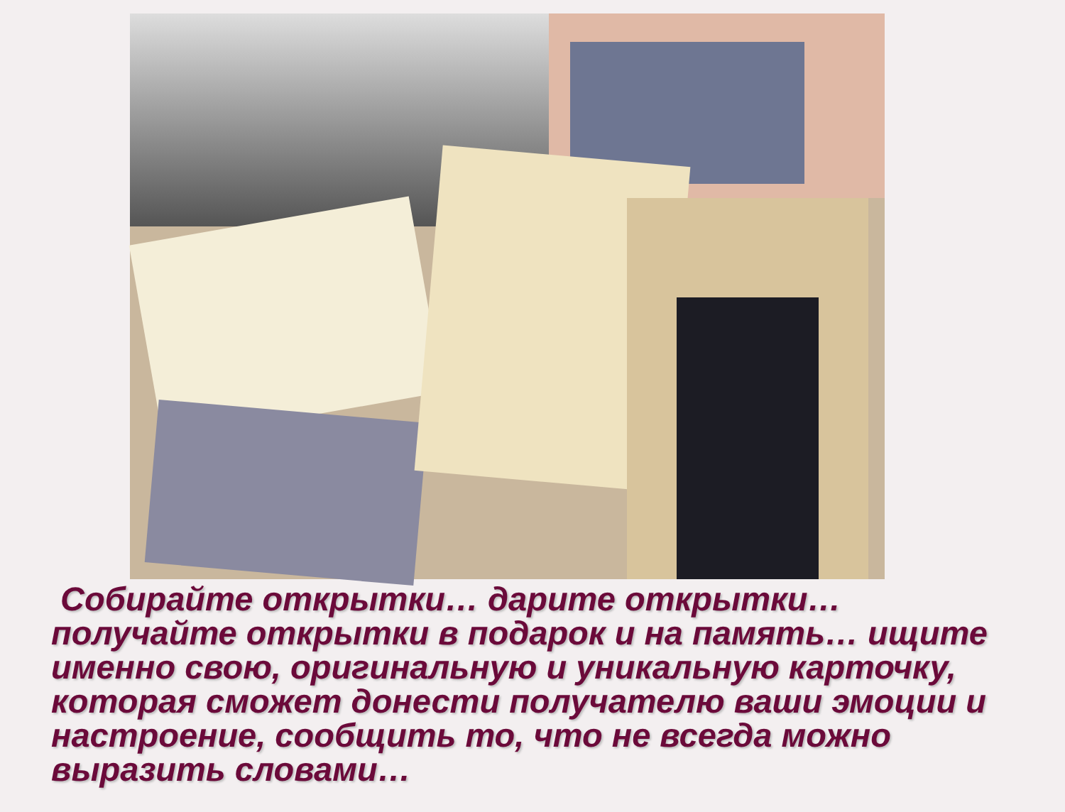Собирайте открытки… дарите открытки… получайте открытки в подарок и на память… ищите именно свою, оригинальную и уникальную карточку, которая сможет донести получателю ваши эмоции и настроение, сообщить то, что не всегда можно выразить словами…